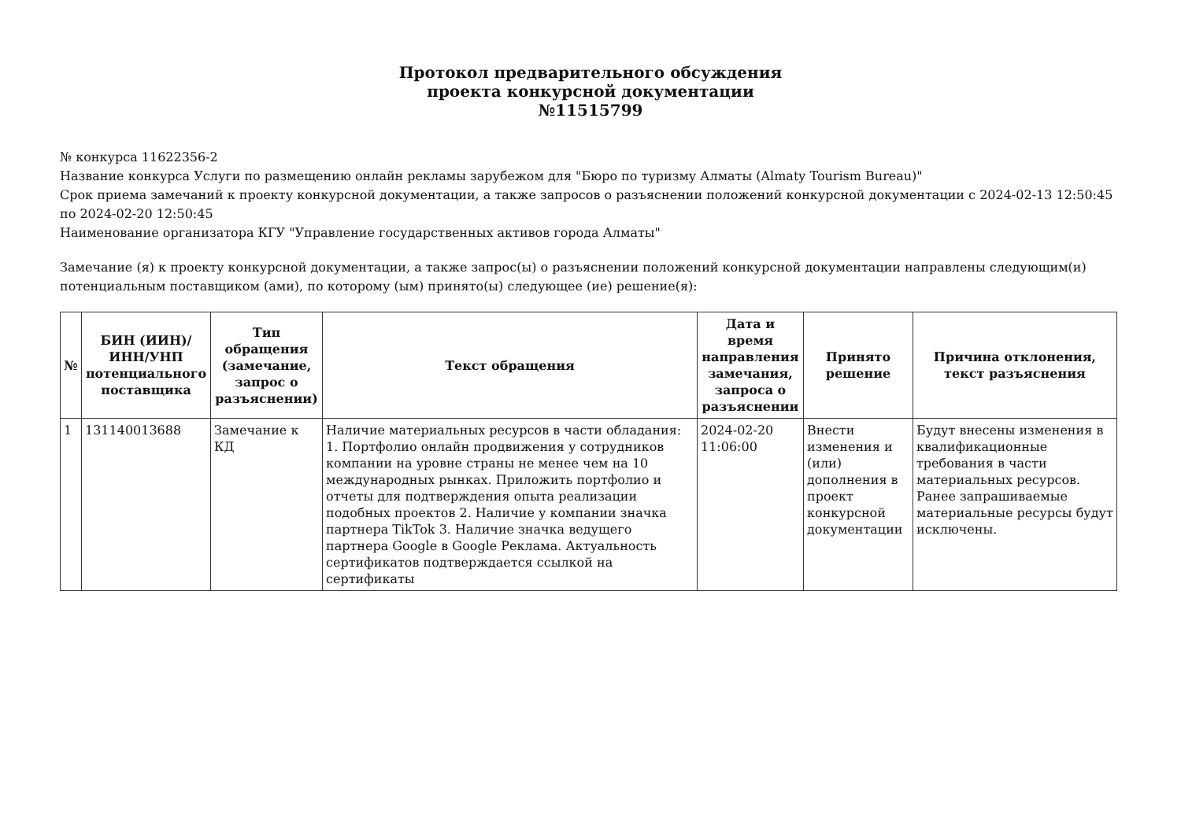Протокол предварительного обсуждения
проекта конкурсной документации
№11515799
№ конкурса 11622356-2
Название конкурса Услуги по размещению онлайн рекламы зарубежом для "Бюро по туризму Алматы (Almaty Tourism Bureau)"
Срок приема замечаний к проекту конкурсной документации, а также запросов о разъяснении положений конкурсной документации с 2024-02-13 12:50:45 по 2024-02-20 12:50:45
Наименование организатора КГУ "Управление государственных активов города Алматы"
Замечание (я) к проекту конкурсной документации, а также запрос(ы) о разъяснении положений конкурсной документации направлены следующим(и) потенциальным поставщиком (ами), по которому (ым) принято(ы) следующее (ие) решение(я):
| № | БИН (ИИН)/ ИНН/УНП потенциального поставщика | Тип обращения (замечание, запрос о разъяснении) | Текст обращения | Дата и время направления замечания, запроса о разъяснении | Принято решение | Причина отклонения, текст разъяснения |
| --- | --- | --- | --- | --- | --- | --- |
| 1 | 131140013688 | Замечание к КД | Наличие материальных ресурсов в части обладания: 1. Портфолио онлайн продвижения у сотрудников компании на уровне страны не менее чем на 10 международных рынках. Приложить портфолио и отчеты для подтверждения опыта реализации подобных проектов 2. Наличие у компании значка партнера TikTok 3. Наличие значка ведущего партнера Google в Google Реклама. Актуальность сертификатов подтверждается ссылкой на сертификаты | 2024-02-20 11:06:00 | Внести изменения и (или) дополнения в проект конкурсной документации | Будут внесены изменения в квалификационные требования в части материальных ресурсов. Ранее запрашиваемые материальные ресурсы будут исключены. |